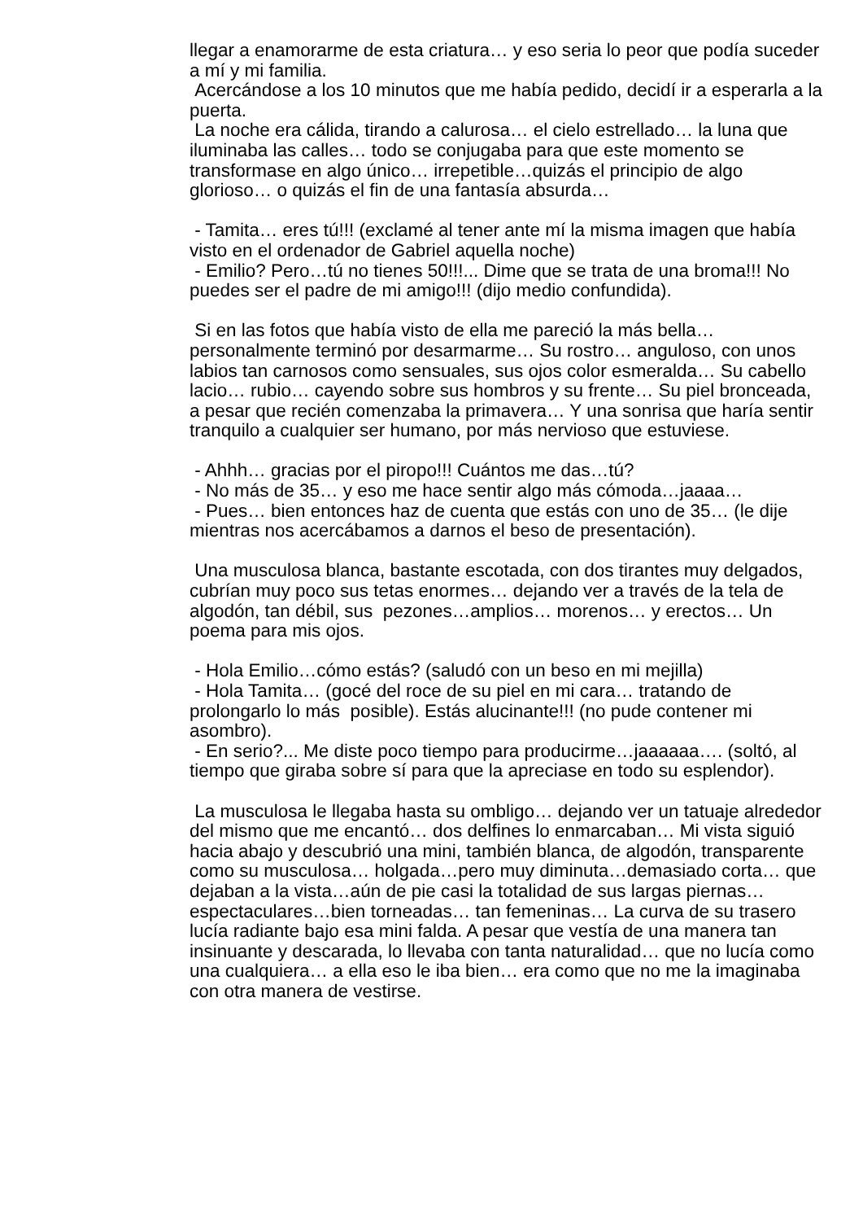llegar a enamorarme de esta criatura… y eso seria lo peor que podía suceder a mí y mi familia.
Acercándose a los 10 minutos que me había pedido, decidí ir a esperarla a la puerta.
La noche era cálida, tirando a calurosa… el cielo estrellado… la luna que iluminaba las calles… todo se conjugaba para que este momento se transformase en algo único… irrepetible…quizás el principio de algo glorioso… o quizás el fin de una fantasía absurda…
- Tamita… eres tú!!! (exclamé al tener ante mí la misma imagen que había visto en el ordenador de Gabriel aquella noche)
- Emilio? Pero…tú no tienes 50!!!... Dime que se trata de una broma!!! No puedes ser el padre de mi amigo!!! (dijo medio confundida).
Si en las fotos que había visto de ella me pareció la más bella… personalmente terminó por desarmarme… Su rostro… anguloso, con unos labios tan carnosos como sensuales, sus ojos color esmeralda… Su cabello lacio… rubio… cayendo sobre sus hombros y su frente… Su piel bronceada, a pesar que recién comenzaba la primavera… Y una sonrisa que haría sentir tranquilo a cualquier ser humano, por más nervioso que estuviese.
- Ahhh… gracias por el piropo!!! Cuántos me das…tú?
- No más de 35… y eso me hace sentir algo más cómoda…jaaaa…
- Pues… bien entonces haz de cuenta que estás con uno de 35… (le dije mientras nos acercábamos a darnos el beso de presentación).
Una musculosa blanca, bastante escotada, con dos tirantes muy delgados, cubrían muy poco sus tetas enormes… dejando ver a través de la tela de algodón, tan débil, sus pezones…amplios… morenos… y erectos… Un poema para mis ojos.
- Hola Emilio…cómo estás? (saludó con un beso en mi mejilla)
- Hola Tamita… (gocé del roce de su piel en mi cara… tratando de prolongarlo lo más posible). Estás alucinante!!! (no pude contener mi asombro).
- En serio?... Me diste poco tiempo para producirme…jaaaaaa…. (soltó, al tiempo que giraba sobre sí para que la apreciase en todo su esplendor).
La musculosa le llegaba hasta su ombligo… dejando ver un tatuaje alrededor del mismo que me encantó… dos delfines lo enmarcaban… Mi vista siguió hacia abajo y descubrió una mini, también blanca, de algodón, transparente como su musculosa… holgada…pero muy diminuta…demasiado corta… que dejaban a la vista…aún de pie casi la totalidad de sus largas piernas…espectaculares…bien torneadas… tan femeninas… La curva de su trasero lucía radiante bajo esa mini falda. A pesar que vestía de una manera tan insinuante y descarada, lo llevaba con tanta naturalidad… que no lucía como una cualquiera… a ella eso le iba bien… era como que no me la imaginaba con otra manera de vestirse.